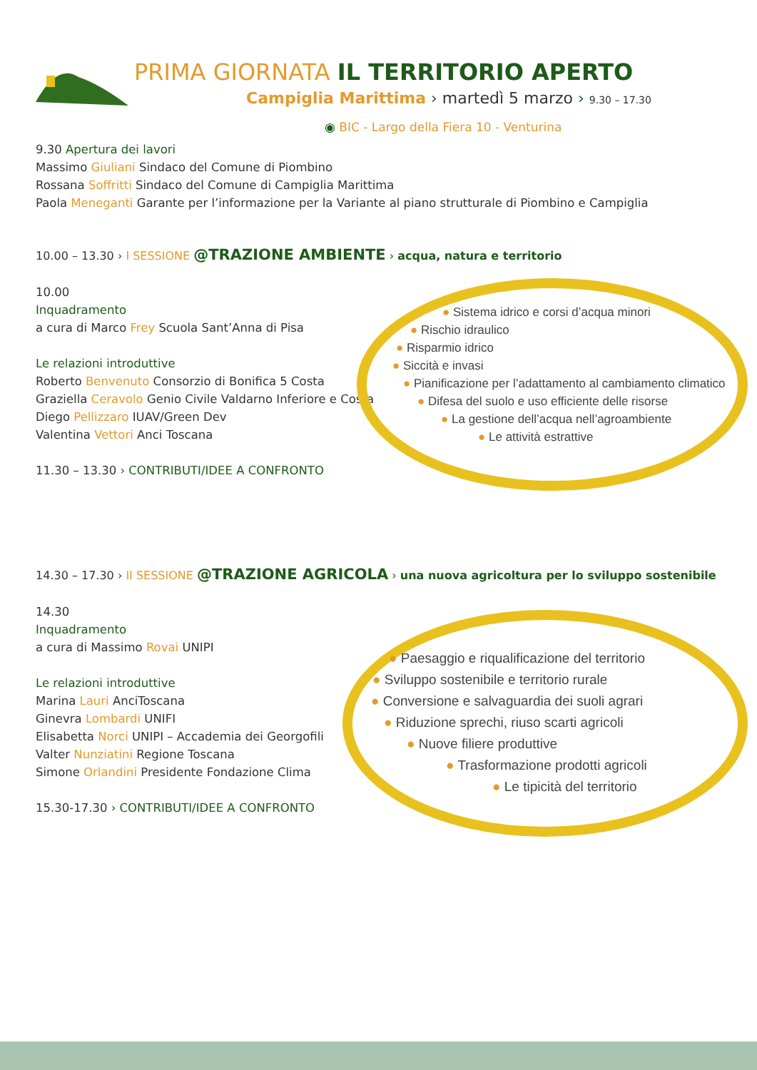PRIMA GIORNATA IL TERRITORIO APERTO
Campiglia Marittima › martedì 5 marzo › 9.30 – 17.30
◉ BIC - Largo della Fiera 10 - Venturina
9.30 Apertura dei lavori
Massimo Giuliani Sindaco del Comune di Piombino
Rossana Soffritti Sindaco del Comune di Campiglia Marittima
Paola Meneganti Garante per l’informazione per la Variante al piano strutturale di Piombino e Campiglia
10.00 – 13.30 › I SESSIONE @TRAZIONE AMBIENTE › acqua, natura e territorio
10.00
Inquadramento
a cura di Marco Frey Scuola Sant’Anna di Pisa
Le relazioni introduttive
Roberto Benvenuto Consorzio di Bonifica 5 Costa
Graziella Ceravolo Genio Civile Valdarno Inferiore e Costa
Diego Pellizzaro IUAV/Green Dev
Valentina Vettori Anci Toscana
11.30 – 13.30 › CONTRIBUTI/IDEE A CONFRONTO
● Sistema idrico e corsi d’acqua minori
● Rischio idraulico
● Risparmio idrico
● Siccità e invasi
● Pianificazione per l’adattamento al cambiamento climatico
● Difesa del suolo e uso efficiente delle risorse
● La gestione dell’acqua nell’agroambiente
● Le attività estrattive
14.30 – 17.30 › II SESSIONE @TRAZIONE AGRICOLA › una nuova agricoltura per lo sviluppo sostenibile
14.30
Inquadramento
a cura di Massimo Rovai UNIPI
Le relazioni introduttive
Marina Lauri AnciToscana
Ginevra Lombardi UNIFI
Elisabetta Norci UNIPI – Accademia dei Georgofili
Valter Nunziatini Regione Toscana
Simone Orlandini Presidente Fondazione Clima
15.30-17.30 › CONTRIBUTI/IDEE A CONFRONTO
● Paesaggio e riqualificazione del territorio
● Sviluppo sostenibile e territorio rurale
● Conversione e salvaguardia dei suoli agrari
● Riduzione sprechi, riuso scarti agricoli
● Nuove filiere produttive
● Trasformazione prodotti agricoli
● Le tipicità del territorio